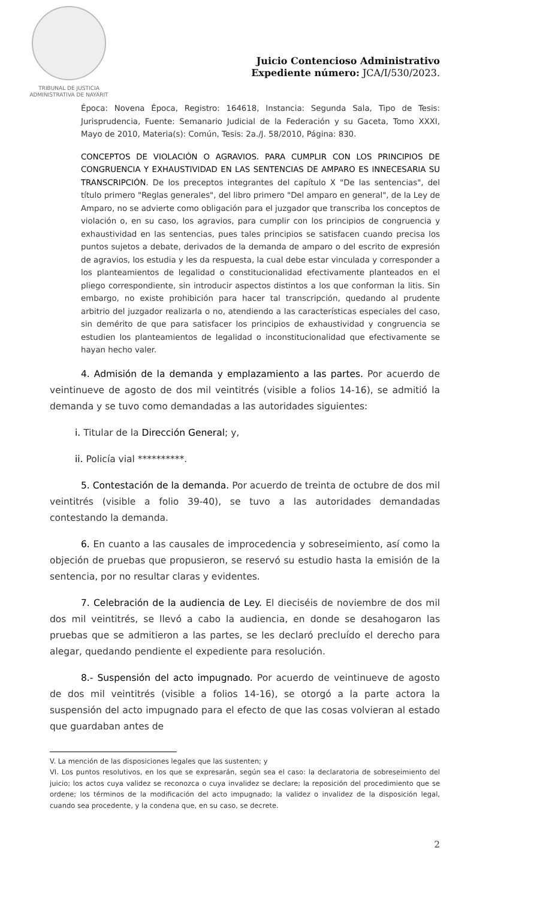TRIBUNAL DE JUSTICIA
ADMINISTRATIVA DE NAYARIT
Juicio Contencioso Administrativo
Expediente número: JCA/I/530/2023.
Época: Novena Época, Registro: 164618, Instancia: Segunda Sala, Tipo de Tesis: Jurisprudencia, Fuente: Semanario Judicial de la Federación y su Gaceta, Tomo XXXI, Mayo de 2010, Materia(s): Común, Tesis: 2a./J. 58/2010, Página: 830.
CONCEPTOS DE VIOLACIÓN O AGRAVIOS. PARA CUMPLIR CON LOS PRINCIPIOS DE CONGRUENCIA Y EXHAUSTIVIDAD EN LAS SENTENCIAS DE AMPARO ES INNECESARIA SU TRANSCRIPCIÓN. De los preceptos integrantes del capítulo X "De las sentencias", del título primero "Reglas generales", del libro primero "Del amparo en general", de la Ley de Amparo, no se advierte como obligación para el juzgador que transcriba los conceptos de violación o, en su caso, los agravios, para cumplir con los principios de congruencia y exhaustividad en las sentencias, pues tales principios se satisfacen cuando precisa los puntos sujetos a debate, derivados de la demanda de amparo o del escrito de expresión de agravios, los estudia y les da respuesta, la cual debe estar vinculada y corresponder a los planteamientos de legalidad o constitucionalidad efectivamente planteados en el pliego correspondiente, sin introducir aspectos distintos a los que conforman la litis. Sin embargo, no existe prohibición para hacer tal transcripción, quedando al prudente arbitrio del juzgador realizarla o no, atendiendo a las características especiales del caso, sin demérito de que para satisfacer los principios de exhaustividad y congruencia se estudien los planteamientos de legalidad o inconstitucionalidad que efectivamente se hayan hecho valer.
4. Admisión de la demanda y emplazamiento a las partes. Por acuerdo de veintinueve de agosto de dos mil veintitrés (visible a folios 14-16), se admitió la demanda y se tuvo como demandadas a las autoridades siguientes:
i. Titular de la Dirección General; y,
ii. Policía vial **********.
5. Contestación de la demanda. Por acuerdo de treinta de octubre de dos mil veintitrés (visible a folio 39-40), se tuvo a las autoridades demandadas contestando la demanda.
6. En cuanto a las causales de improcedencia y sobreseimiento, así como la objeción de pruebas que propusieron, se reservó su estudio hasta la emisión de la sentencia, por no resultar claras y evidentes.
7. Celebración de la audiencia de Ley. El dieciséis de noviembre de dos mil dos mil veintitrés, se llevó a cabo la audiencia, en donde se desahogaron las pruebas que se admitieron a las partes, se les declaró precluído el derecho para alegar, quedando pendiente el expediente para resolución.
8.- Suspensión del acto impugnado. Por acuerdo de veintinueve de agosto de dos mil veintitrés (visible a folios 14-16), se otorgó a la parte actora la suspensión del acto impugnado para el efecto de que las cosas volvieran al estado que guardaban antes de
V. La mención de las disposiciones legales que las sustenten; y
VI. Los puntos resolutivos, en los que se expresarán, según sea el caso: la declaratoria de sobreseimiento del juicio; los actos cuya validez se reconozca o cuya invalidez se declare; la reposición del procedimiento que se ordene; los términos de la modificación del acto impugnado; la validez o invalidez de la disposición legal, cuando sea procedente, y la condena que, en su caso, se decrete.
2